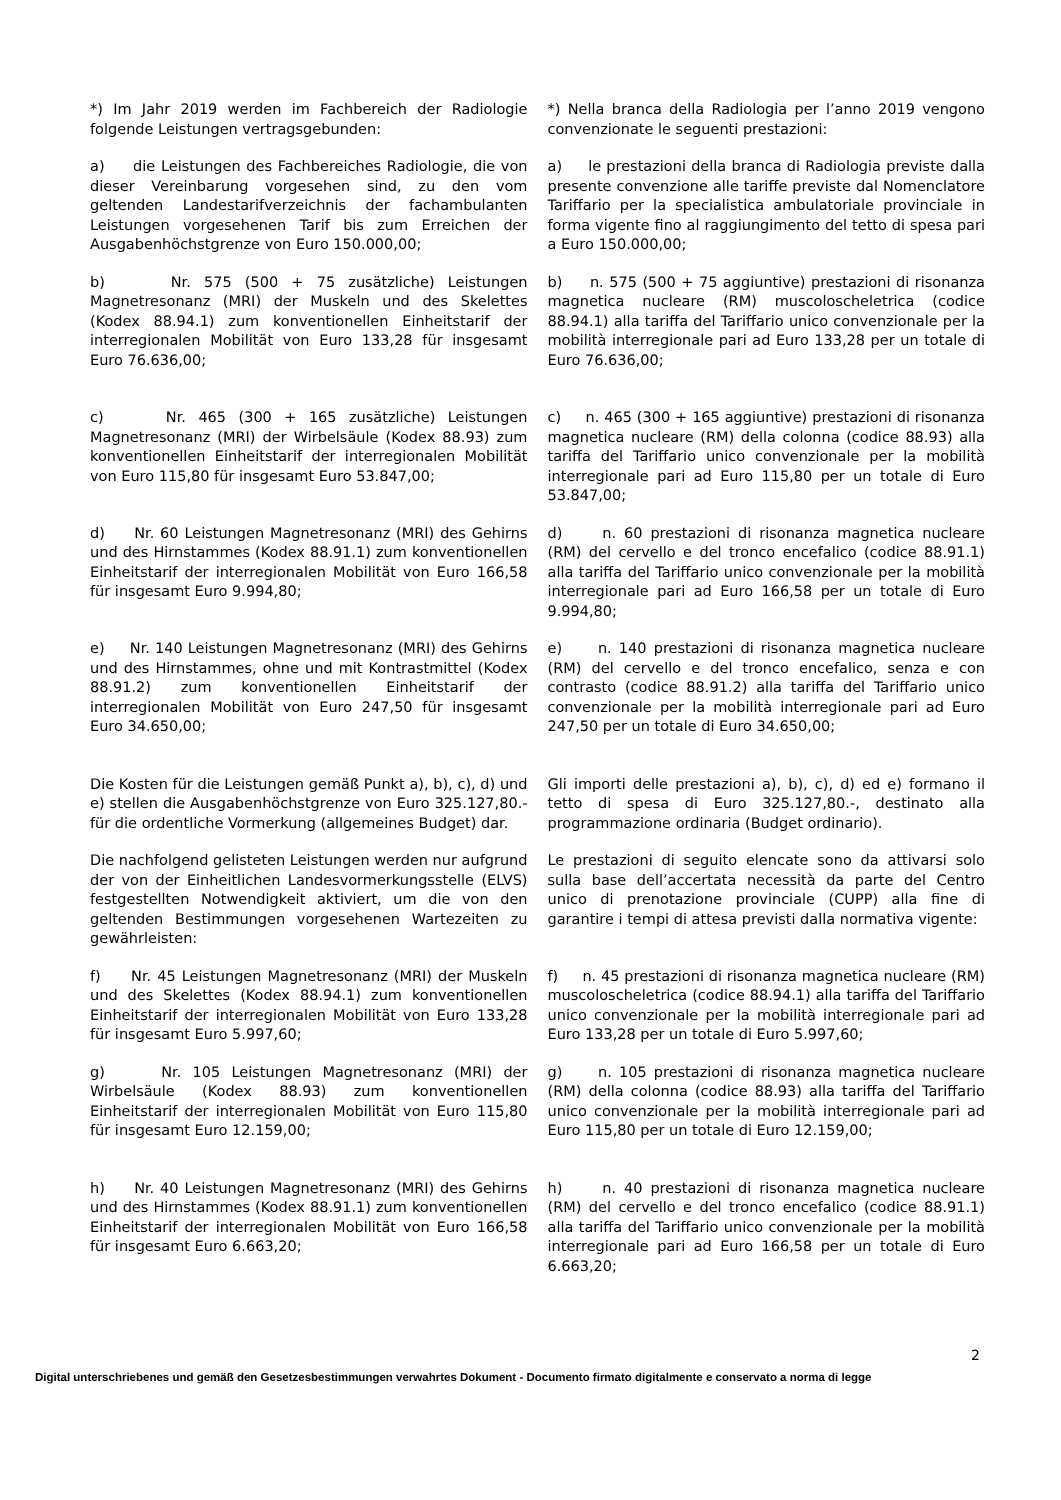*) Im Jahr 2019 werden im Fachbereich der Radiologie folgende Leistungen vertragsgebunden:
*) Nella branca della Radiologia per l’anno 2019 vengono convenzionate le seguenti prestazioni:
a) die Leistungen des Fachbereiches Radiologie, die von dieser Vereinbarung vorgesehen sind, zu den vom geltenden Landestarifverzeichnis der fachambulanten Leistungen vorgesehenen Tarif bis zum Erreichen der Ausgabenhöchstgrenze von Euro 150.000,00;
a) le prestazioni della branca di Radiologia previste dalla presente convenzione alle tariffe previste dal Nomenclatore Tariffario per la specialistica ambulatoriale provinciale in forma vigente fino al raggiungimento del tetto di spesa pari a Euro 150.000,00;
b) Nr. 575 (500 + 75 zusätzliche) Leistungen Magnetresonanz (MRI) der Muskeln und des Skelettes (Kodex 88.94.1) zum konventionellen Einheitstarif der interregionalen Mobilität von Euro 133,28 für insgesamt Euro 76.636,00;
b) n. 575 (500 + 75 aggiuntive) prestazioni di risonanza magnetica nucleare (RM) muscoloscheletrica (codice 88.94.1) alla tariffa del Tariffario unico convenzionale per la mobilità interregionale pari ad Euro 133,28 per un totale di Euro 76.636,00;
c) Nr. 465 (300 + 165 zusätzliche) Leistungen Magnetresonanz (MRI) der Wirbelsäule (Kodex 88.93) zum konventionellen Einheitstarif der interregionalen Mobilität von Euro 115,80 für insgesamt Euro 53.847,00;
c) n. 465 (300 + 165 aggiuntive) prestazioni di risonanza magnetica nucleare (RM) della colonna (codice 88.93) alla tariffa del Tariffario unico convenzionale per la mobilità interregionale pari ad Euro 115,80 per un totale di Euro 53.847,00;
d) Nr. 60 Leistungen Magnetresonanz (MRI) des Gehirns und des Hirnstammes (Kodex 88.91.1) zum konventionellen Einheitstarif der interregionalen Mobilität von Euro 166,58 für insgesamt Euro 9.994,80;
d) n. 60 prestazioni di risonanza magnetica nucleare (RM) del cervello e del tronco encefalico (codice 88.91.1) alla tariffa del Tariffario unico convenzionale per la mobilità interregionale pari ad Euro 166,58 per un totale di Euro 9.994,80;
e) Nr. 140 Leistungen Magnetresonanz (MRI) des Gehirns und des Hirnstammes, ohne und mit Kontrastmittel (Kodex 88.91.2) zum konventionellen Einheitstarif der interregionalen Mobilität von Euro 247,50 für insgesamt Euro 34.650,00;
e) n. 140 prestazioni di risonanza magnetica nucleare (RM) del cervello e del tronco encefalico, senza e con contrasto (codice 88.91.2) alla tariffa del Tariffario unico convenzionale per la mobilità interregionale pari ad Euro 247,50 per un totale di Euro 34.650,00;
Die Kosten für die Leistungen gemäß Punkt a), b), c), d) und e) stellen die Ausgabenhöchstgrenze von Euro 325.127,80.- für die ordentliche Vormerkung (allgemeines Budget) dar.
Gli importi delle prestazioni a), b), c), d) ed e) formano il tetto di spesa di Euro 325.127,80.-, destinato alla programmazione ordinaria (Budget ordinario).
Die nachfolgend gelisteten Leistungen werden nur aufgrund der von der Einheitlichen Landesvormerkungsstelle (ELVS) festgestellten Notwendigkeit aktiviert, um die von den geltenden Bestimmungen vorgesehenen Wartezeiten zu gewährleisten:
Le prestazioni di seguito elencate sono da attivarsi solo sulla base dell’accertata necessità da parte del Centro unico di prenotazione provinciale (CUPP) alla fine di garantire i tempi di attesa previsti dalla normativa vigente:
f) Nr. 45 Leistungen Magnetresonanz (MRI) der Muskeln und des Skelettes (Kodex 88.94.1) zum konventionellen Einheitstarif der interregionalen Mobilität von Euro 133,28 für insgesamt Euro 5.997,60;
f) n. 45 prestazioni di risonanza magnetica nucleare (RM) muscoloscheletrica (codice 88.94.1) alla tariffa del Tariffario unico convenzionale per la mobilità interregionale pari ad Euro 133,28 per un totale di Euro 5.997,60;
g) Nr. 105 Leistungen Magnetresonanz (MRI) der Wirbelsäule (Kodex 88.93) zum konventionellen Einheitstarif der interregionalen Mobilität von Euro 115,80 für insgesamt Euro 12.159,00;
g) n. 105 prestazioni di risonanza magnetica nucleare (RM) della colonna (codice 88.93) alla tariffa del Tariffario unico convenzionale per la mobilità interregionale pari ad Euro 115,80 per un totale di Euro 12.159,00;
h) Nr. 40 Leistungen Magnetresonanz (MRI) des Gehirns und des Hirnstammes (Kodex 88.91.1) zum konventionellen Einheitstarif der interregionalen Mobilität von Euro 166,58 für insgesamt Euro 6.663,20;
h) n. 40 prestazioni di risonanza magnetica nucleare (RM) del cervello e del tronco encefalico (codice 88.91.1) alla tariffa del Tariffario unico convenzionale per la mobilità interregionale pari ad Euro 166,58 per un totale di Euro 6.663,20;
2
Digital unterschriebenes und gemäß den Gesetzesbestimmungen verwahrtes Dokument - Documento firmato digitalmente e conservato a norma di legge